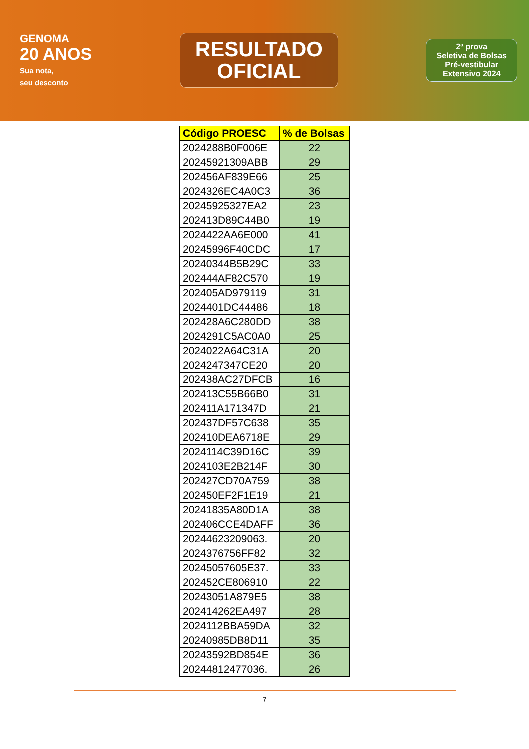GENOMA
20 ANOS
Sua nota,
seu desconto
RESULTADO
OFICIAL
2ª prova
Seletiva de Bolsas
Pré-vestibular
Extensivo 2024
| Código PROESC | % de Bolsas |
| --- | --- |
| 2024288B0F006E | 22 |
| 20245921309ABB | 29 |
| 202456AF839E66 | 25 |
| 2024326EC4A0C3 | 36 |
| 20245925327EA2 | 23 |
| 202413D89C44B0 | 19 |
| 2024422AA6E000 | 41 |
| 20245996F40CDC | 17 |
| 20240344B5B29C | 33 |
| 202444AF82C570 | 19 |
| 202405AD979119 | 31 |
| 2024401DC44486 | 18 |
| 202428A6C280DD | 38 |
| 2024291C5AC0A0 | 25 |
| 2024022A64C31A | 20 |
| 2024247347CE20 | 20 |
| 202438AC27DFCB | 16 |
| 202413C55B66B0 | 31 |
| 202411A171347D | 21 |
| 202437DF57C638 | 35 |
| 202410DEA6718E | 29 |
| 2024114C39D16C | 39 |
| 2024103E2B214F | 30 |
| 202427CD70A759 | 38 |
| 202450EF2F1E19 | 21 |
| 20241835A80D1A | 38 |
| 202406CCE4DAFF | 36 |
| 20244623209063. | 20 |
| 2024376756FF82 | 32 |
| 20245057605E37. | 33 |
| 202452CE806910 | 22 |
| 20243051A879E5 | 38 |
| 202414262EA497 | 28 |
| 2024112BBA59DA | 32 |
| 20240985DB8D11 | 35 |
| 20243592BD854E | 36 |
| 20244812477036. | 26 |
7